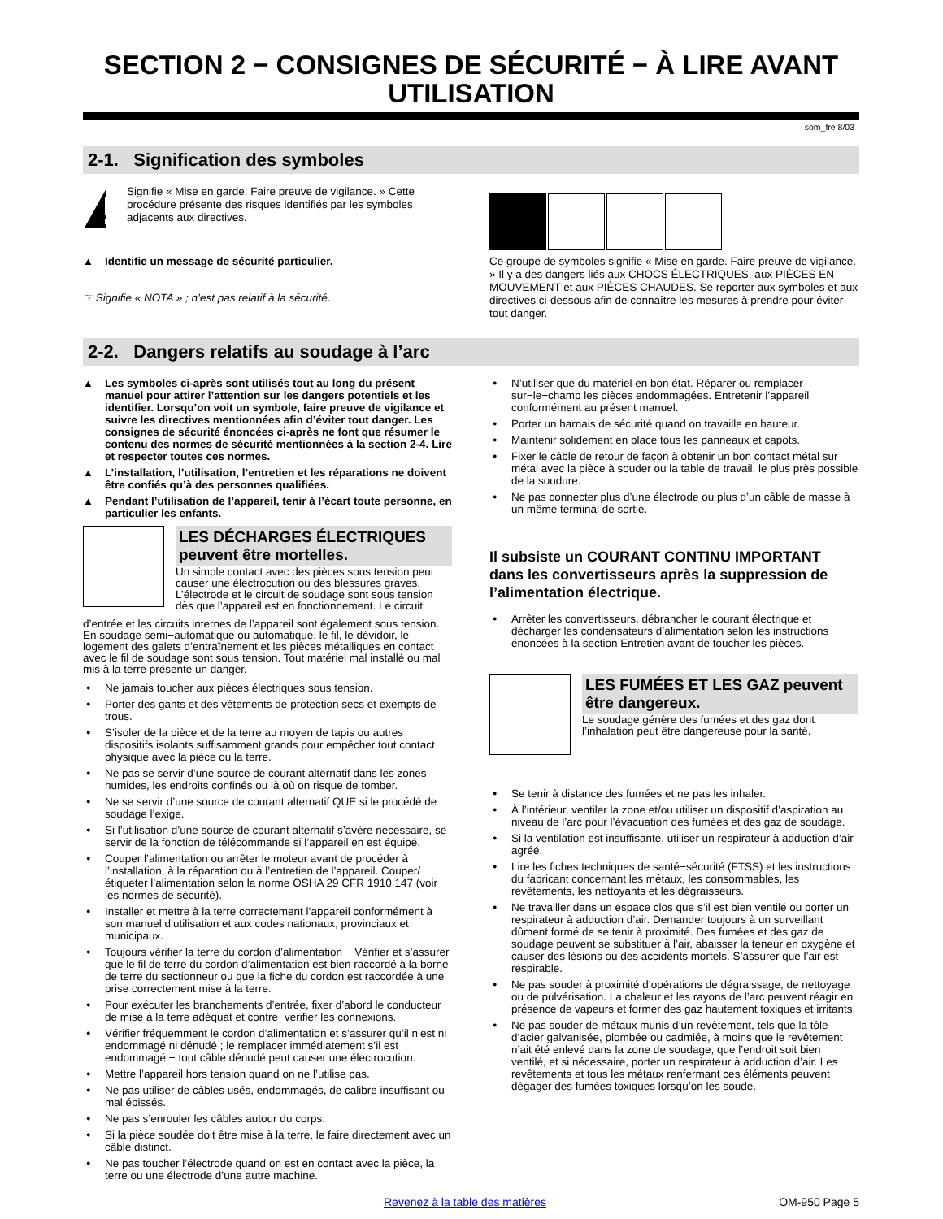SECTION 2 − CONSIGNES DE SÉCURITÉ − À LIRE AVANT UTILISATION
som_fre 8/03
2-1. Signification des symboles
Signifie « Mise en garde. Faire preuve de vigilance. » Cette procédure présente des risques identifiés par les symboles adjacents aux directives.
Identifie un message de sécurité particulier.
☞ Signifie « NOTA » ; n’est pas relatif à la sécurité.
Ce groupe de symboles signifie « Mise en garde. Faire preuve de vigilance. » Il y a des dangers liés aux CHOCS ÉLECTRIQUES, aux PIÈCES EN MOUVEMENT et aux PIÈCES CHAUDES. Se reporter aux symboles et aux directives ci-dessous afin de connaître les mesures à prendre pour éviter tout danger.
2-2. Dangers relatifs au soudage à l’arc
Les symboles ci-après sont utilisés tout au long du présent manuel pour attirer l’attention sur les dangers potentiels et les identifier. Lorsqu’on voit un symbole, faire preuve de vigilance et suivre les directives mentionnées afin d’éviter tout danger. Les consignes de sécurité énoncées ci-après ne font que résumer le contenu des normes de sécurité mentionnées à la section 2-4. Lire et respecter toutes ces normes.
L’installation, l’utilisation, l’entretien et les réparations ne doivent être confiés qu’à des personnes qualifiées.
Pendant l’utilisation de l’appareil, tenir à l’écart toute personne, en particulier les enfants.
LES DÉCHARGES ÉLECTRIQUES peuvent être mortelles.
Un simple contact avec des pièces sous tension peut causer une électrocution ou des blessures graves. L’électrode et le circuit de soudage sont sous tension dès que l’appareil est en fonctionnement. Le circuit
d’entrée et les circuits internes de l’appareil sont également sous tension. En soudage semi−automatique ou automatique, le fil, le dévidoir, le logement des galets d’entraînement et les pièces métalliques en contact avec le fil de soudage sont sous tension. Tout matériel mal installé ou mal mis à la terre présente un danger.
Ne jamais toucher aux pièces électriques sous tension.
Porter des gants et des vêtements de protection secs et exempts de trous.
S’isoler de la pièce et de la terre au moyen de tapis ou autres dispositifs isolants suffisamment grands pour empêcher tout contact physique avec la pièce ou la terre.
Ne pas se servir d’une source de courant alternatif dans les zones humides, les endroits confinés ou là où on risque de tomber.
Ne se servir d’une source de courant alternatif QUE si le procédé de soudage l’exige.
Si l’utilisation d’une source de courant alternatif s’avère nécessaire, se servir de la fonction de télécommande si l’appareil en est équipé.
Couper l’alimentation ou arrêter le moteur avant de procéder à l’installation, à la réparation ou à l’entretien de l’appareil. Couper/étiqueter l’alimentation selon la norme OSHA 29 CFR 1910.147 (voir les normes de sécurité).
Installer et mettre à la terre correctement l’appareil conformément à son manuel d’utilisation et aux codes nationaux, provinciaux et municipaux.
Toujours vérifier la terre du cordon d’alimentation − Vérifier et s’assurer que le fil de terre du cordon d’alimentation est bien raccordé à la borne de terre du sectionneur ou que la fiche du cordon est raccordée à une prise correctement mise à la terre.
Pour exécuter les branchements d’entrée, fixer d’abord le conducteur de mise à la terre adéquat et contre−vérifier les connexions.
Vérifier fréquemment le cordon d’alimentation et s’assurer qu’il n’est ni endommagé ni dénudé ; le remplacer immédiatement s’il est endommagé − tout câble dénudé peut causer une électrocution.
Mettre l’appareil hors tension quand on ne l’utilise pas.
Ne pas utiliser de câbles usés, endommagés, de calibre insuffisant ou mal épissés.
Ne pas s’enrouler les câbles autour du corps.
Si la pièce soudée doit être mise à la terre, le faire directement avec un câble distinct.
Ne pas toucher l’électrode quand on est en contact avec la pièce, la terre ou une électrode d’une autre machine.
N’utiliser que du matériel en bon état. Réparer ou remplacer sur−le−champ les pièces endommagées. Entretenir l’appareil conformément au présent manuel.
Porter un harnais de sécurité quand on travaille en hauteur.
Maintenir solidement en place tous les panneaux et capots.
Fixer le câble de retour de façon à obtenir un bon contact métal sur métal avec la pièce à souder ou la table de travail, le plus près possible de la soudure.
Ne pas connecter plus d’une électrode ou plus d’un câble de masse à un même terminal de sortie.
Il subsiste un COURANT CONTINU IMPORTANT dans les convertisseurs après la suppression de l’alimentation électrique.
Arrêter les convertisseurs, débrancher le courant électrique et décharger les condensateurs d’alimentation selon les instructions énoncées à la section Entretien avant de toucher les pièces.
LES FUMÉES ET LES GAZ peuvent être dangereux.
Le soudage génère des fumées et des gaz dont l’inhalation peut être dangereuse pour la santé.
Se tenir à distance des fumées et ne pas les inhaler.
À l’intérieur, ventiler la zone et/ou utiliser un dispositif d’aspiration au niveau de l’arc pour l’évacuation des fumées et des gaz de soudage.
Si la ventilation est insuffisante, utiliser un respirateur à adduction d’air agréé.
Lire les fiches techniques de santé−sécurité (FTSS) et les instructions du fabricant concernant les métaux, les consommables, les revêtements, les nettoyants et les dégraisseurs.
Ne travailler dans un espace clos que s’il est bien ventilé ou porter un respirateur à adduction d’air. Demander toujours à un surveillant dûment formé de se tenir à proximité. Des fumées et des gaz de soudage peuvent se substituer à l’air, abaisser la teneur en oxygène et causer des lésions ou des accidents mortels. S’assurer que l’air est respirable.
Ne pas souder à proximité d’opérations de dégraissage, de nettoyage ou de pulvérisation. La chaleur et les rayons de l’arc peuvent réagir en présence de vapeurs et former des gaz hautement toxiques et irritants.
Ne pas souder de métaux munis d’un revêtement, tels que la tôle d’acier galvanisée, plombée ou cadmiée, à moins que le revêtement n’ait été enlevé dans la zone de soudage, que l’endroit soit bien ventilé, et si nécessaire, porter un respirateur à adduction d’air. Les revêtements et tous les métaux renfermant ces éléments peuvent dégager des fumées toxiques lorsqu’on les soude.
Revenez à la table des matières OM-950 Page 5